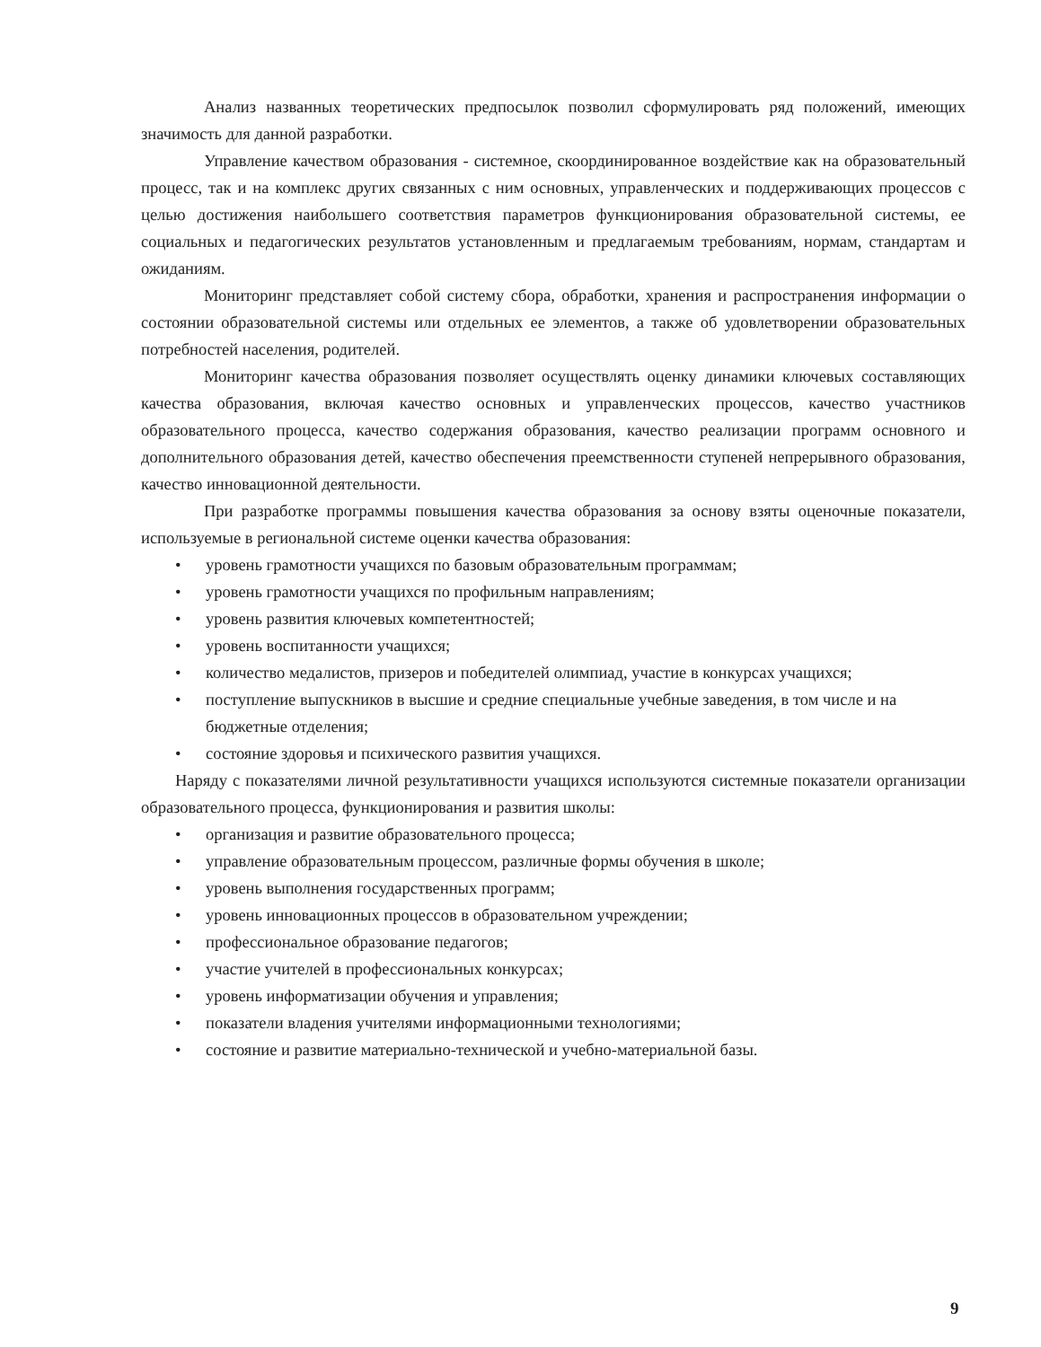Анализ названных теоретических предпосылок позволил сформулировать ряд положений, имеющих значимость для данной разработки.
Управление качеством образования - системное, скоординированное воздействие как на образовательный процесс, так и на комплекс других связанных с ним основных, управленческих и поддерживающих процессов с целью достижения наибольшего соответствия параметров функционирования образовательной системы, ее социальных и педагогических результатов установленным и предлагаемым требованиям, нормам, стандартам и ожиданиям.
Мониторинг представляет собой систему сбора, обработки, хранения и распространения информации о состоянии образовательной системы или отдельных ее элементов, а также об удовлетворении образовательных потребностей населения, родителей.
Мониторинг качества образования позволяет осуществлять оценку динамики ключевых составляющих качества образования, включая качество основных и управленческих процессов, качество участников образовательного процесса, качество содержания образования, качество реализации программ основного и дополнительного образования детей, качество обеспечения преемственности ступеней непрерывного образования, качество инновационной деятельности.
При разработке программы повышения качества образования за основу взяты оценочные показатели, используемые в региональной системе оценки качества образования:
• уровень грамотности учащихся по базовым образовательным программам;
• уровень грамотности учащихся по профильным направлениям;
• уровень развития ключевых компетентностей;
• уровень воспитанности учащихся;
• количество медалистов, призеров и победителей олимпиад, участие в конкурсах учащихся;
• поступление выпускников в высшие и средние специальные учебные заведения, в том числе и на бюджетные отделения;
• состояние здоровья и психического развития учащихся.
Наряду с показателями личной результативности учащихся используются системные показатели организации образовательного процесса, функционирования и развития школы:
• организация и развитие образовательного процесса;
• управление образовательным процессом, различные формы обучения в школе;
• уровень выполнения государственных программ;
• уровень инновационных процессов в образовательном учреждении;
• профессиональное образование педагогов;
• участие учителей в профессиональных конкурсах;
• уровень информатизации обучения и управления;
• показатели владения учителями информационными технологиями;
• состояние и развитие материально-технической и учебно-материальной базы.
9